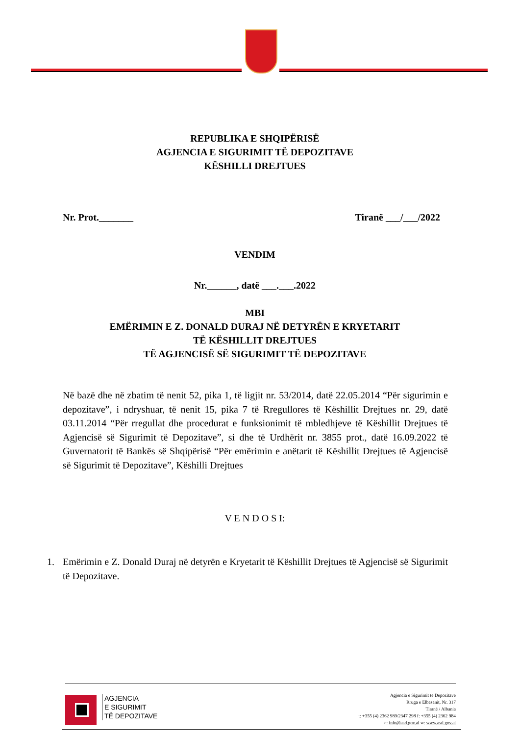REPUBLIKA E SHQIPËRISË
AGJENCIA E SIGURIMIT TË DEPOZITAVE
KËSHILLI DREJTUES
Nr. Prot._______ Tiranë ___/___/2022
VENDIM
Nr.______, datë ___.___.2022
MBI
EMËRIMIN E Z. DONALD DURAJ NË DETYRËN E KRYETARIT
TË KËSHILLIT DREJTUES
TË AGJENCISË SË SIGURIMIT TË DEPOZITAVE
Në bazë dhe në zbatim të nenit 52, pika 1, të ligjit nr. 53/2014, datë 22.05.2014 “Për sigurimin e depozitave”, i ndryshuar, të nenit 15, pika 7 të Rregullores të Këshillit Drejtues nr. 29, datë 03.11.2014 “Për rregullat dhe procedurat e funksionimit të mbledhjeve të Këshillit Drejtues të Agjencisë së Sigurimit të Depozitave”, si dhe të Urdhërit nr. 3855 prot., datë 16.09.2022 të Guvernatorit të Bankës së Shqipërisë “Për emërimin e anëtarit të Këshillit Drejtues të Agjencisë së Sigurimit të Depozitave”, Këshilli Drejtues
V E N D O S I:
1. Emërimin e Z. Donald Duraj në detyrën e Kryetarit të Këshillit Drejtues të Agjencisë së Sigurimit të Depozitave.
AGJENCIA
E SIGURIMIT
TË DEPOZITAVE
Agjencia e Sigurimit të Depozitave
Rruga e Elbasanit, Nr. 317
Tiranë / Albania
t: +355 (4) 2362 989/2347 298 f: +355 (4) 2362 984
e: info@asd.gov.al w: www.asd.gov.al